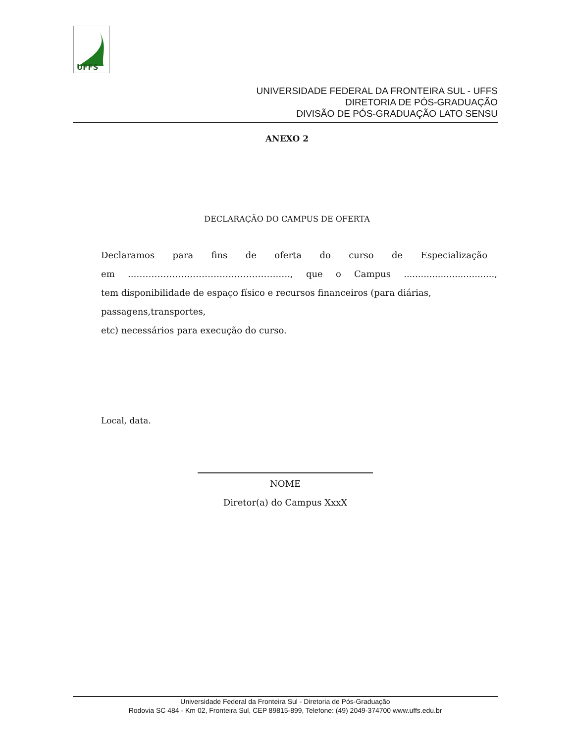UFFS
UNIVERSIDADE FEDERAL DA FRONTEIRA SUL - UFFS
DIRETORIA DE PÓS-GRADUAÇÃO
DIVISÃO DE PÓS-GRADUAÇÃO LATO SENSU
ANEXO 2
DECLARAÇÃO DO CAMPUS DE OFERTA
Declaramos para fins de oferta do curso de Especialização
em ..……………….……………..………….…., que o Campus ................................,
tem disponibilidade de espaço físico e recursos financeiros (para diárias, passagens,transportes,
etc) necessários para execução do curso.
Local, data.
NOME
Diretor(a) do Campus XxxX
Universidade Federal da Fronteira Sul - Diretoria de Pós-Graduação
Rodovia SC 484 - Km 02, Fronteira Sul, CEP 89815-899, Telefone: (49) 2049-374700 www.uffs.edu.br